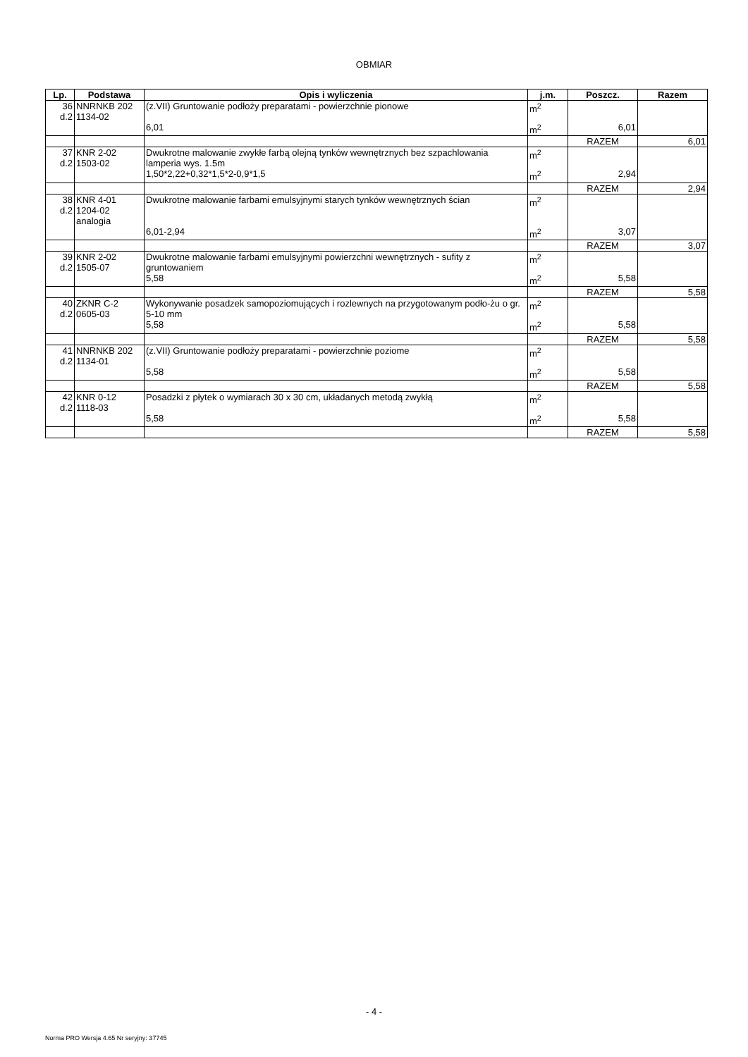OBMIAR
| Lp. | Podstawa | Opis i wyliczenia | j.m. | Poszcz. | Razem |
| --- | --- | --- | --- | --- | --- |
| 36 d.2 | NNRNKB 202 1134-02 | (z.VII) Gruntowanie podłoży preparatami - powierzchnie pionowe | m<sup>2</sup> | | |
| | | 6,01 | m<sup>2</sup> | 6,01 | |
| | | | | RAZEM | 6,01 |
| 37 d.2 | KNR 2-02 1503-02 | Dwukrotne malowanie zwykłe farbą olejną tynków wewnętrznych bez szpachlowania lamperia wys. 1.5m | m<sup>2</sup> | | |
| | | 1,50*2,22+0,32*1,5*2-0,9*1,5 | m<sup>2</sup> | 2,94 | |
| | | | | RAZEM | 2,94 |
| 38 d.2 | KNR 4-01 1204-02 analogia | Dwukrotne malowanie farbami emulsyjnymi starych tynków wewnętrznych ścian | m<sup>2</sup> | | |
| | | 6,01-2,94 | m<sup>2</sup> | 3,07 | |
| | | | | RAZEM | 3,07 |
| 39 d.2 | KNR 2-02 1505-07 | Dwukrotne malowanie farbami emulsyjnymi powierzchni wewnętrznych - sufity z gruntowaniem | m<sup>2</sup> | | |
| | | 5,58 | m<sup>2</sup> | 5,58 | |
| | | | | RAZEM | 5,58 |
| 40 d.2 | ZKNR C-2 0605-03 | Wykonywanie posadzek samopoziomujących i rozlewnych na przygotowanym podło-żu o gr. 5-10 mm | m<sup>2</sup> | | |
| | | 5,58 | m<sup>2</sup> | 5,58 | |
| | | | | RAZEM | 5,58 |
| 41 d.2 | NNRNKB 202 1134-01 | (z.VII) Gruntowanie podłoży preparatami - powierzchnie poziome | m<sup>2</sup> | | |
| | | 5,58 | m<sup>2</sup> | 5,58 | |
| | | | | RAZEM | 5,58 |
| 42 d.2 | KNR 0-12 1118-03 | Posadzki z płytek o wymiarach 30 x 30 cm, układanych metodą zwykłą | m<sup>2</sup> | | |
| | | 5,58 | m<sup>2</sup> | 5,58 | |
| | | | | RAZEM | 5,58 |
- 4 -
Norma PRO Wersja 4.65 Nr seryjny: 37745